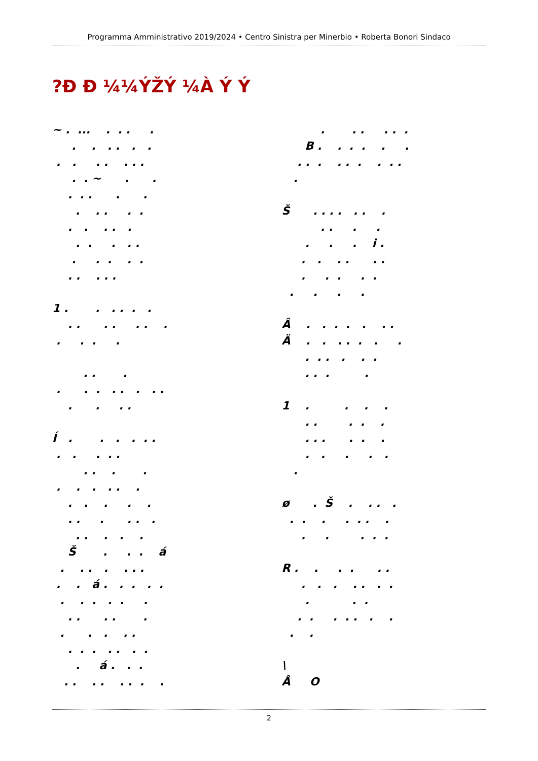Programma Amministrativo 2019/2024 • Centro Sinistra per Minerbio • Roberta Bonori Sindaco
?Ð Ð ¼¼ÝŽÝ ¼À Ý Ý
~ . ... . . . . . . . . . . . . . . . . . . . ~ . . . . . . . . . . . . . . . . . . . . . . . . . . . . . . . . 1 . . . . . . . . . . . . . . . . . . . . . . . . . . . . . . . . Í . . . . . . . . . . . . . . . . . . . . . . . . . . . . . . . . . . . . . Š . . . á . . . . . . . . . á . . . . . . . . . . . . . . . . . . . . . . . . . . . . . á . . . . . . . . . . .
. . . . . . B . . . . . . . . . . . . . . . . Š . . . . . . . . . . . . . . i . . . . . . . . . . . . . . . . Â . . . . . . . Ä . . . . . . . . . . . . . . . . . 1 . . . . . . . . . . . . . . . . . . . . . ø . Š . . . . . . . . . . . . . . . . R . . . . . . . . . . . . . . . . . . . . . . . . . \ Å O
2